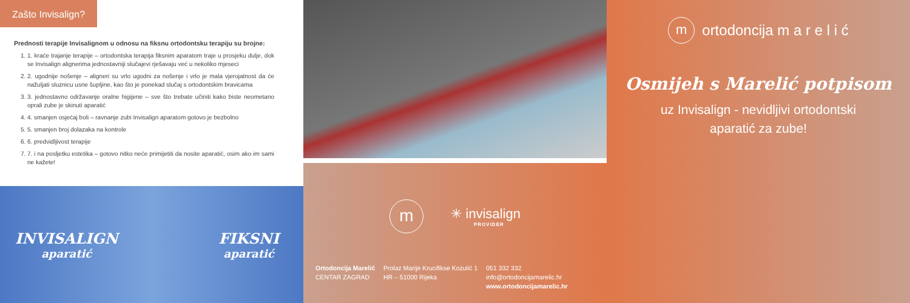Zašto Invisalign?
Prednosti terapije Invisalignom u odnosu na fiksnu ortodontsku terapiju su brojne:
1. 1. kraće trajanje terapije – ortodontska terapija fiksnim aparatom traje u prosjeku dulje, dok se Invisalign alignerima jednostavniji slučajevi rješavaju već u nekoliko mjeseci
2. 2. ugodnije nošenje – aligneri su vrlo ugodni za nošenje i vrlo je mala vjerojatnost da će nažuljati sluznicu usne šupljine, kao što je ponekad slučaj s ortodontskim bravicama
3. 3. jednostavno održavanje oralne higijene – sve što trebate učiniti kako biste neometano oprali zube je skinuti aparatić
4. 4. smanjen osjećaj boli – ravnanje zubi Invisalign aparatom gotovo je bezbolno
5. 5. smanjen broj dolazaka na kontrole
6. 6. predvidljivost terapije
7. 7. i na posljetku estetika – gotovo nitko neće primijetiti da nosite aparatić, osim ako im sami ne kažete!
INVISALIGN
aparatić
FIKSNI
aparatić
m
✳ invisalign
PROVIDER
Ortodoncija Marelić
CENTAR ZAGRAD
Prolaz Marije Krucifikse Kozulić 1
HR – 51000 Rijeka
051 332 332
info@ortodoncijamarelic.hr
www.ortodoncijamarelic.hr
m
ortodoncija m a r e l i ć
Osmijeh s Marelić potpisom
uz Invisalign - nevidljivi ortodontski
aparatić za zube!